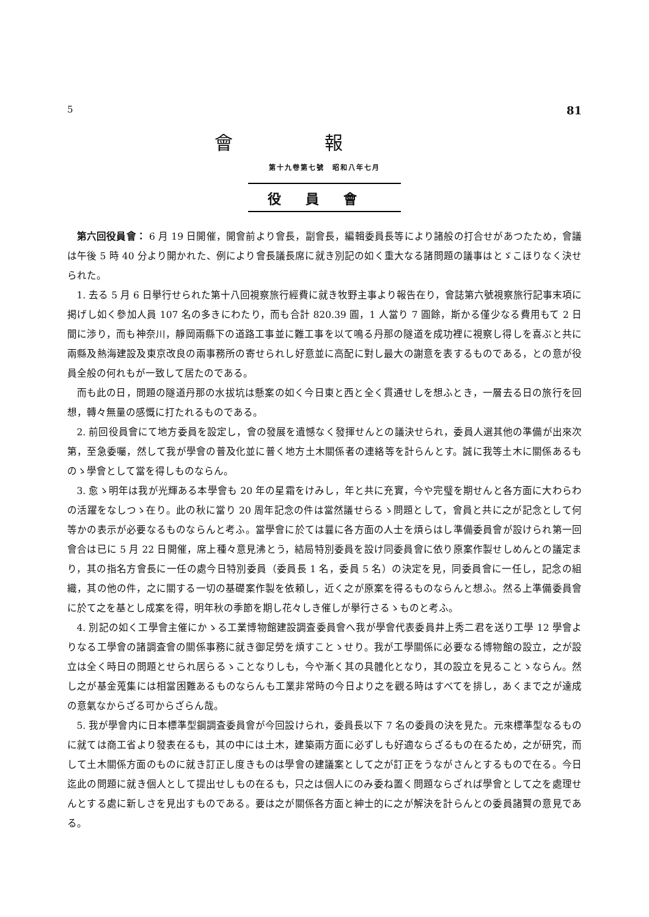5 81
會報
第十九卷第七號　昭和八年七月
役員會
第六回役員會： 6 月 19 日開催，開會前より會長，副會長，編輯委員長等により諸般の打合せがあつたため，會議は午後 5 時 40 分より開かれた、例により會長議長席に就き別記の如く重大なる諸問題の議事はとゞこほりなく決せられた。
1. 去る 5 月 6 日擧行せられた第十八回視察旅行經費に就き牧野主事より報告在り，會誌第六號視察旅行記事末項に掲げし如く參加人員 107 名の多きにわたり，而も合計 820.39 圓，1 人當り 7 圓餘，斯かる僅少なる費用もて 2 日間に渉り，而も神奈川，靜岡兩縣下の道路工事並に難工事を以て鳴る丹那の隧道を成功裡に視察し得しを喜ぶと共に兩縣及熱海建設及東京改良の兩事務所の寄せられし好意並に高配に對し最大の謝意を表するものである，との意が役員全般の何れもが一致して居たのである。
而も此の日，問題の隧道丹那の水拔坑は懸案の如く今日東と西と全く貫通せしを想ふとき，一層去る日の旅行を回想，轉々無量の感慨に打たれるものである。
2. 前回役員會にて地方委員を設定し，會の發展を遺憾なく發揮せんとの議決せられ，委員人選其他の準備が出來次第，至急委囑，然して我が學會の普及化並に普く地方土木關係者の連絡等を計らんとす。誠に我等土木に關係あるものゝ學會として當を得しものならん。
3. 愈ゝ明年は我が光輝ある本學會も 20 年の星霜をけみし，年と共に充實，今や完璧を期せんと各方面に大わらわの活躍をなしつゝ在り。此の秋に當り 20 周年記念の件は當然議せらるゝ問題として，會員と共に之が記念として何等かの表示が必要なるものならんと考ふ。當學會に於ては曩に各方面の人士を煩らはし準備委員會が設けられ第一回會合は已に 5 月 22 日開催，席上種々意見沸とう，結局特別委員を設け同委員會に依り原案作製せしめんとの議定まり，其の指名方會長に一任の處今日特別委員（委員長 1 名，委員 5 名）の決定を見，同委員會に一任し，記念の組織，其の他の件，之に關する一切の基礎案作製を依頼し，近く之が原案を得るものならんと想ふ。然る上準備委員會に於て之を基とし成案を得，明年秋の季節を期し花々しき催しが擧行さるゝものと考ふ。
4. 別記の如く工學會主催にかゝる工業博物館建設調査委員會へ我が學會代表委員井上秀二君を送り工學 12 學會よりなる工學會の諸調査會の關係事務に就き御足勞を煩すことゝせり。我が工學關係に必要なる博物館の設立，之が設立は全く時日の問題とせられ居らるゝことなりしも，今や漸く其の具體化となり，其の設立を見ることゝならん。然し之が基金蒐集には相當困難あるものならんも工業非常時の今日より之を觀る時はすべてを排し，あくまで之が達成の意氣なからざる可からざらん哉。
5. 我が學會内に日本標準型鋼調査委員會が今回設けられ，委員長以下 7 名の委員の決を見た。元來標準型なるものに就ては商工省より發表在るも，其の中には土木，建築兩方面に必ずしも好適ならざるもの在るため，之が研究，而して土木關係方面のものに就き訂正し度きものは學會の建議案として之が訂正をうながさんとするもので在る。今日迄此の問題に就き個人として提出せしもの在るも，只之は個人にのみ委ね置く問題ならざれば學會として之を處理せんとする處に新しさを見出すものである。要は之が關係各方面と紳士的に之が解決を計らんとの委員諸賢の意見である。